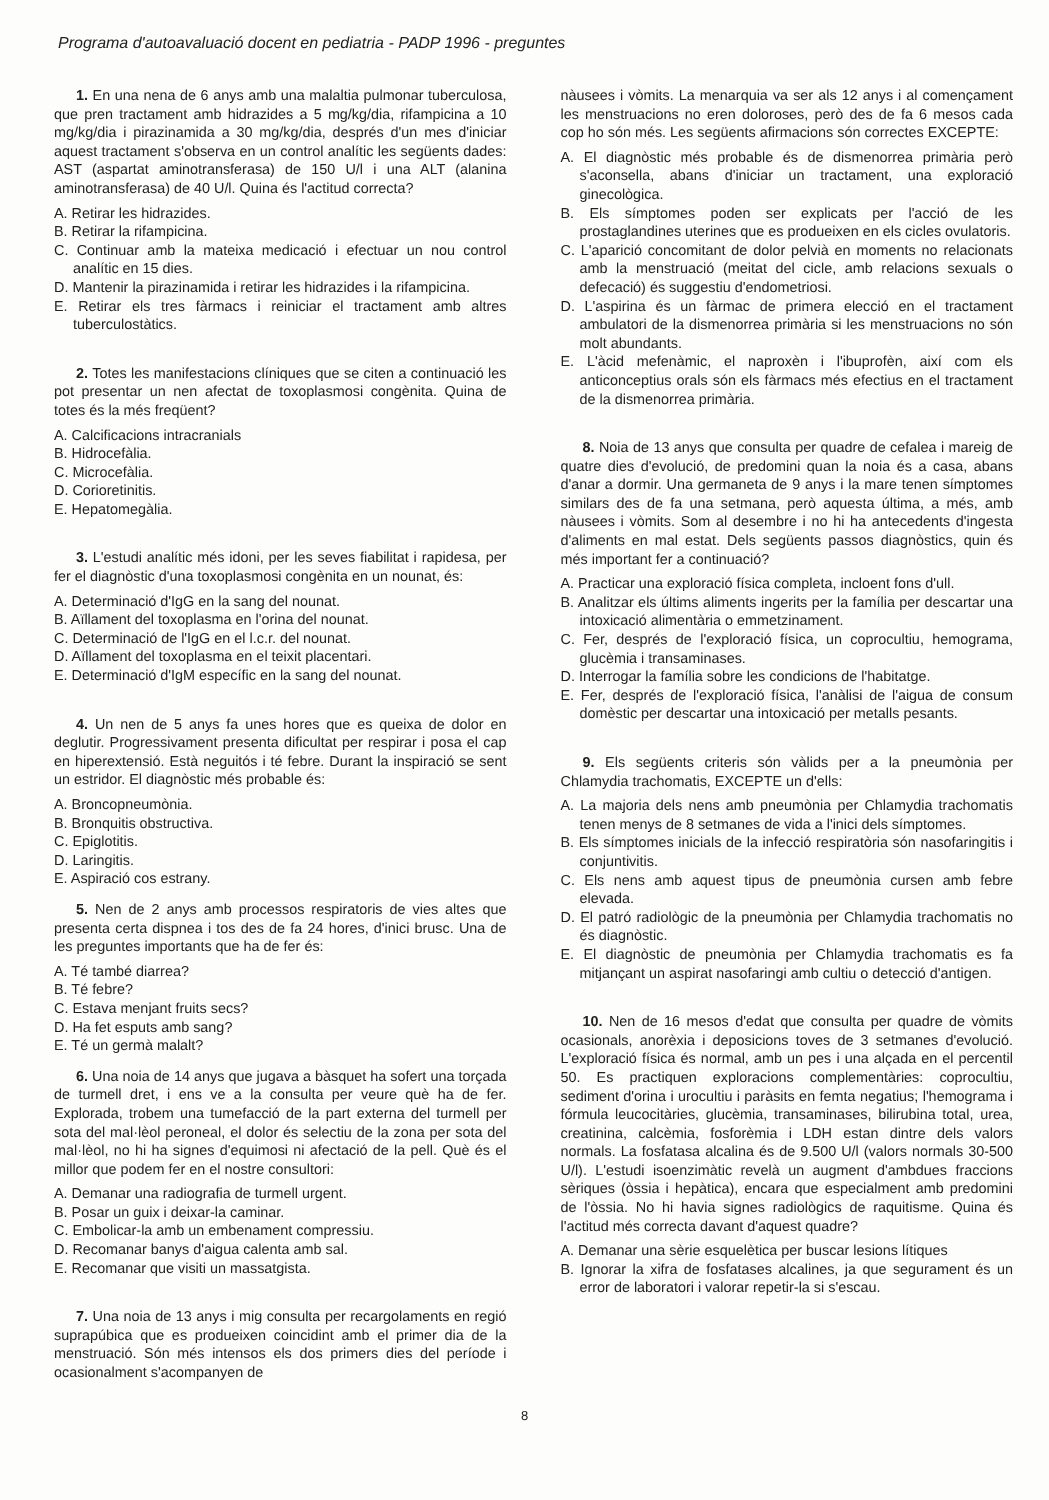Programa d'autoavaluació docent en pediatria - PADP 1996 - preguntes
1. En una nena de 6 anys amb una malaltia pulmonar tuberculosa, que pren tractament amb hidrazides a 5 mg/kg/dia, rifampicina a 10 mg/kg/dia i pirazinamida a 30 mg/kg/dia, després d'un mes d'iniciar aquest tractament s'observa en un control analític les següents dades: AST (aspartat aminotransferasa) de 150 U/l i una ALT (alanina aminotransferasa) de 40 U/l. Quina és l'actitud correcta?
A. Retirar les hidrazides.
B. Retirar la rifampicina.
C. Continuar amb la mateixa medicació i efectuar un nou control analític en 15 dies.
D. Mantenir la pirazinamida i retirar les hidrazides i la rifampicina.
E. Retirar els tres fàrmacs i reiniciar el tractament amb altres tuberculostàtics.
2. Totes les manifestacions clíniques que se citen a continuació les pot presentar un nen afectat de toxoplasmosi congènita. Quina de totes és la més freqüent?
A. Calcificacions intracranials
B. Hidrocefàlia.
C. Microcefàlia.
D. Corioretinitis.
E. Hepatomegàlia.
3. L'estudi analític més idoni, per les seves fiabilitat i rapidesa, per fer el diagnòstic d'una toxoplasmosi congènita en un nounat, és:
A. Determinació d'IgG en la sang del nounat.
B. Aïllament del toxoplasma en l'orina del nounat.
C. Determinació de l'IgG en el l.c.r. del nounat.
D. Aïllament del toxoplasma en el teixit placentari.
E. Determinació d'IgM específic en la sang del nounat.
4. Un nen de 5 anys fa unes hores que es queixa de dolor en deglutir. Progressivament presenta dificultat per respirar i posa el cap en hiperextensió. Està neguitós i té febre. Durant la inspiració se sent un estridor. El diagnòstic més probable és:
A. Broncopneumònia.
B. Bronquitis obstructiva.
C. Epiglotitis.
D. Laringitis.
E. Aspiració cos estrany.
5. Nen de 2 anys amb processos respiratoris de vies altes que presenta certa dispnea i tos des de fa 24 hores, d'inici brusc. Una de les preguntes importants que ha de fer és:
A. Té també diarrea?
B. Té febre?
C. Estava menjant fruits secs?
D. Ha fet esputs amb sang?
E. Té un germà malalt?
6. Una noia de 14 anys que jugava a bàsquet ha sofert una torçada de turmell dret, i ens ve a la consulta per veure què ha de fer. Explorada, trobem una tumefacció de la part externa del turmell per sota del mal·lèol peroneal, el dolor és selectiu de la zona per sota del mal·lèol, no hi ha signes d'equimosi ni afectació de la pell. Què és el millor que podem fer en el nostre consultori:
A. Demanar una radiografia de turmell urgent.
B. Posar un guix i deixar-la caminar.
C. Embolicar-la amb un embenament compressiu.
D. Recomanar banys d'aigua calenta amb sal.
E. Recomanar que visiti un massatgista.
7. Una noia de 13 anys i mig consulta per recargolaments en regió suprapúbica que es produeixen coincidint amb el primer dia de la menstruació. Són més intensos els dos primers dies del període i ocasionalment s'acompanyen de
nàusees i vòmits. La menarquia va ser als 12 anys i al començament les menstruacions no eren doloroses, però des de fa 6 mesos cada cop ho són més. Les següents afirmacions són correctes EXCEPTE:
A. El diagnòstic més probable és de dismenorrea primària però s'aconsella, abans d'iniciar un tractament, una exploració ginecològica.
B. Els símptomes poden ser explicats per l'acció de les prostaglandines uterines que es produeixen en els cicles ovulatoris.
C. L'aparició concomitant de dolor pelvià en moments no relacionats amb la menstruació (meitat del cicle, amb relacions sexuals o defecació) és suggestiu d'endometriosi.
D. L'aspirina és un fàrmac de primera elecció en el tractament ambulatori de la dismenorrea primària si les menstruacions no són molt abundants.
E. L'àcid mefenàmic, el naproxèn i l'ibuprofèn, així com els anticonceptius orals són els fàrmacs més efectius en el tractament de la dismenorrea primària.
8. Noia de 13 anys que consulta per quadre de cefalea i mareig de quatre dies d'evolució, de predomini quan la noia és a casa, abans d'anar a dormir. Una germaneta de 9 anys i la mare tenen símptomes similars des de fa una setmana, però aquesta última, a més, amb nàusees i vòmits. Som al desembre i no hi ha antecedents d'ingesta d'aliments en mal estat. Dels següents passos diagnòstics, quin és més important fer a continuació?
A. Practicar una exploració física completa, incloent fons d'ull.
B. Analitzar els últims aliments ingerits per la família per descartar una intoxicació alimentària o emmetzinament.
C. Fer, després de l'exploració física, un coprocultiu, hemograma, glucèmia i transaminases.
D. Interrogar la família sobre les condicions de l'habitatge.
E. Fer, després de l'exploració física, l'anàlisi de l'aigua de consum domèstic per descartar una intoxicació per metalls pesants.
9. Els següents criteris són vàlids per a la pneumònia per Chlamydia trachomatis, EXCEPTE un d'ells:
A. La majoria dels nens amb pneumònia per Chlamydia trachomatis tenen menys de 8 setmanes de vida a l'inici dels símptomes.
B. Els símptomes inicials de la infecció respiratòria són nasofaringitis i conjuntivitis.
C. Els nens amb aquest tipus de pneumònia cursen amb febre elevada.
D. El patró radiològic de la pneumònia per Chlamydia trachomatis no és diagnòstic.
E. El diagnòstic de pneumònia per Chlamydia trachomatis es fa mitjançant un aspirat nasofaringi amb cultiu o detecció d'antigen.
10. Nen de 16 mesos d'edat que consulta per quadre de vòmits ocasionals, anorèxia i deposicions toves de 3 setmanes d'evolució. L'exploració física és normal, amb un pes i una alçada en el percentil 50. Es practiquen exploracions complementàries: coprocultiu, sediment d'orina i urocultiu i paràsits en femta negatius; l'hemograma i fórmula leucocitàries, glucèmia, transaminases, bilirubina total, urea, creatinina, calcèmia, fosforèmia i LDH estan dintre dels valors normals. La fosfatasa alcalina és de 9.500 U/l (valors normals 30-500 U/l). L'estudi isoenzimàtic revelà un augment d'ambdues fraccions sèriques (òssia i hepàtica), encara que especialment amb predomini de l'òssia. No hi havia signes radiològics de raquitisme. Quina és l'actitud més correcta davant d'aquest quadre?
A. Demanar una sèrie esquelètica per buscar lesions lítiques
B. Ignorar la xifra de fosfatases alcalines, ja que segurament és un error de laboratori i valorar repetir-la si s'escau.
8